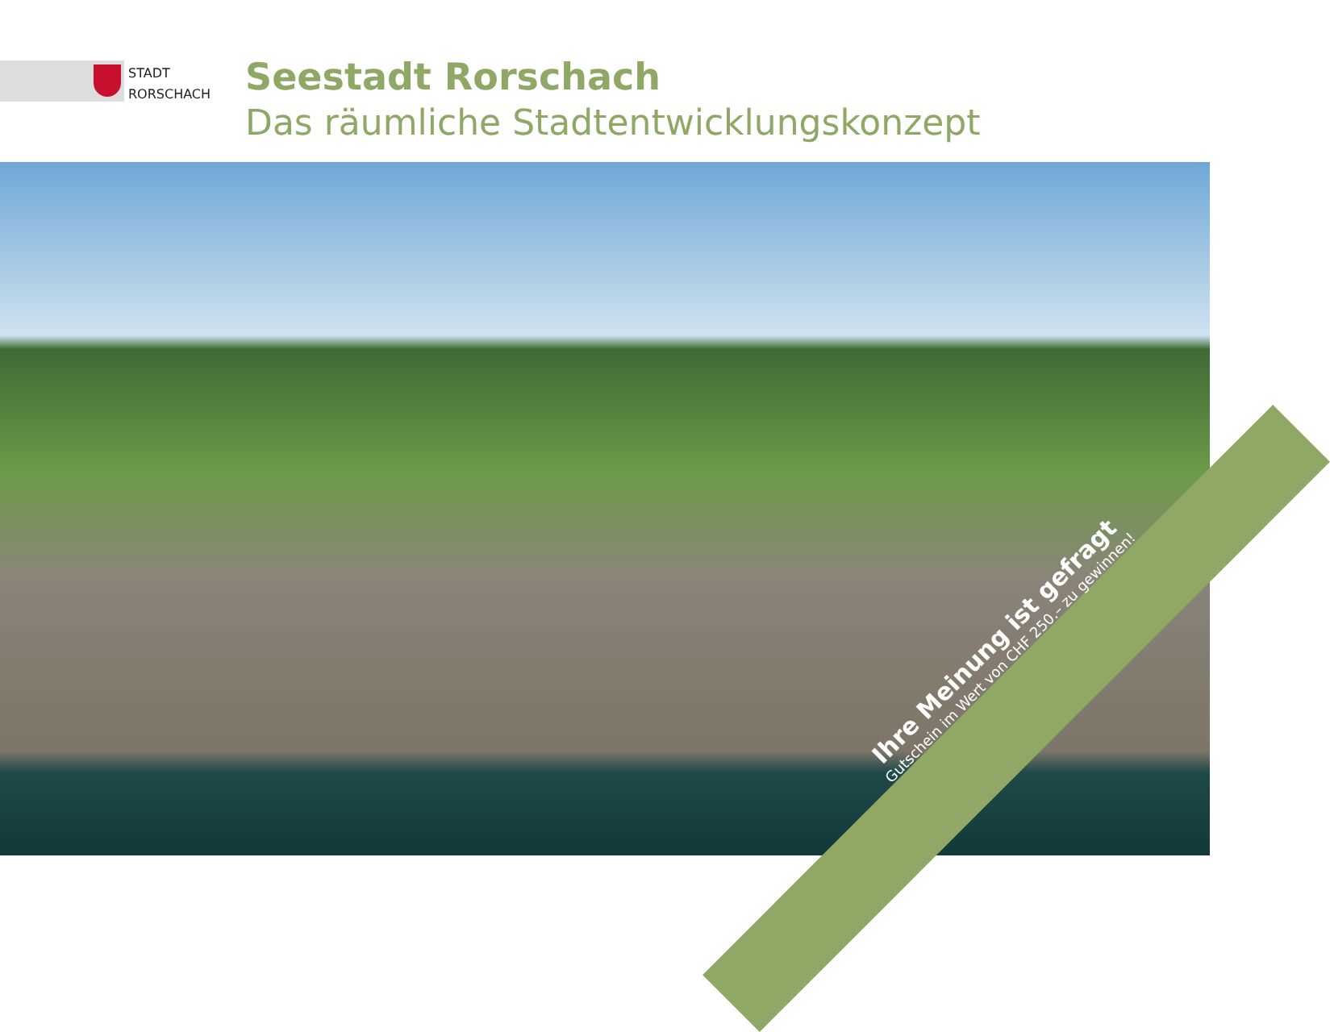STADT
RORSCHACH
Seestadt Rorschach
Das räumliche Stadtentwicklungskonzept
Ihre Meinung ist gefragt
Gutschein im Wert von CHF 250.– zu gewinnen!